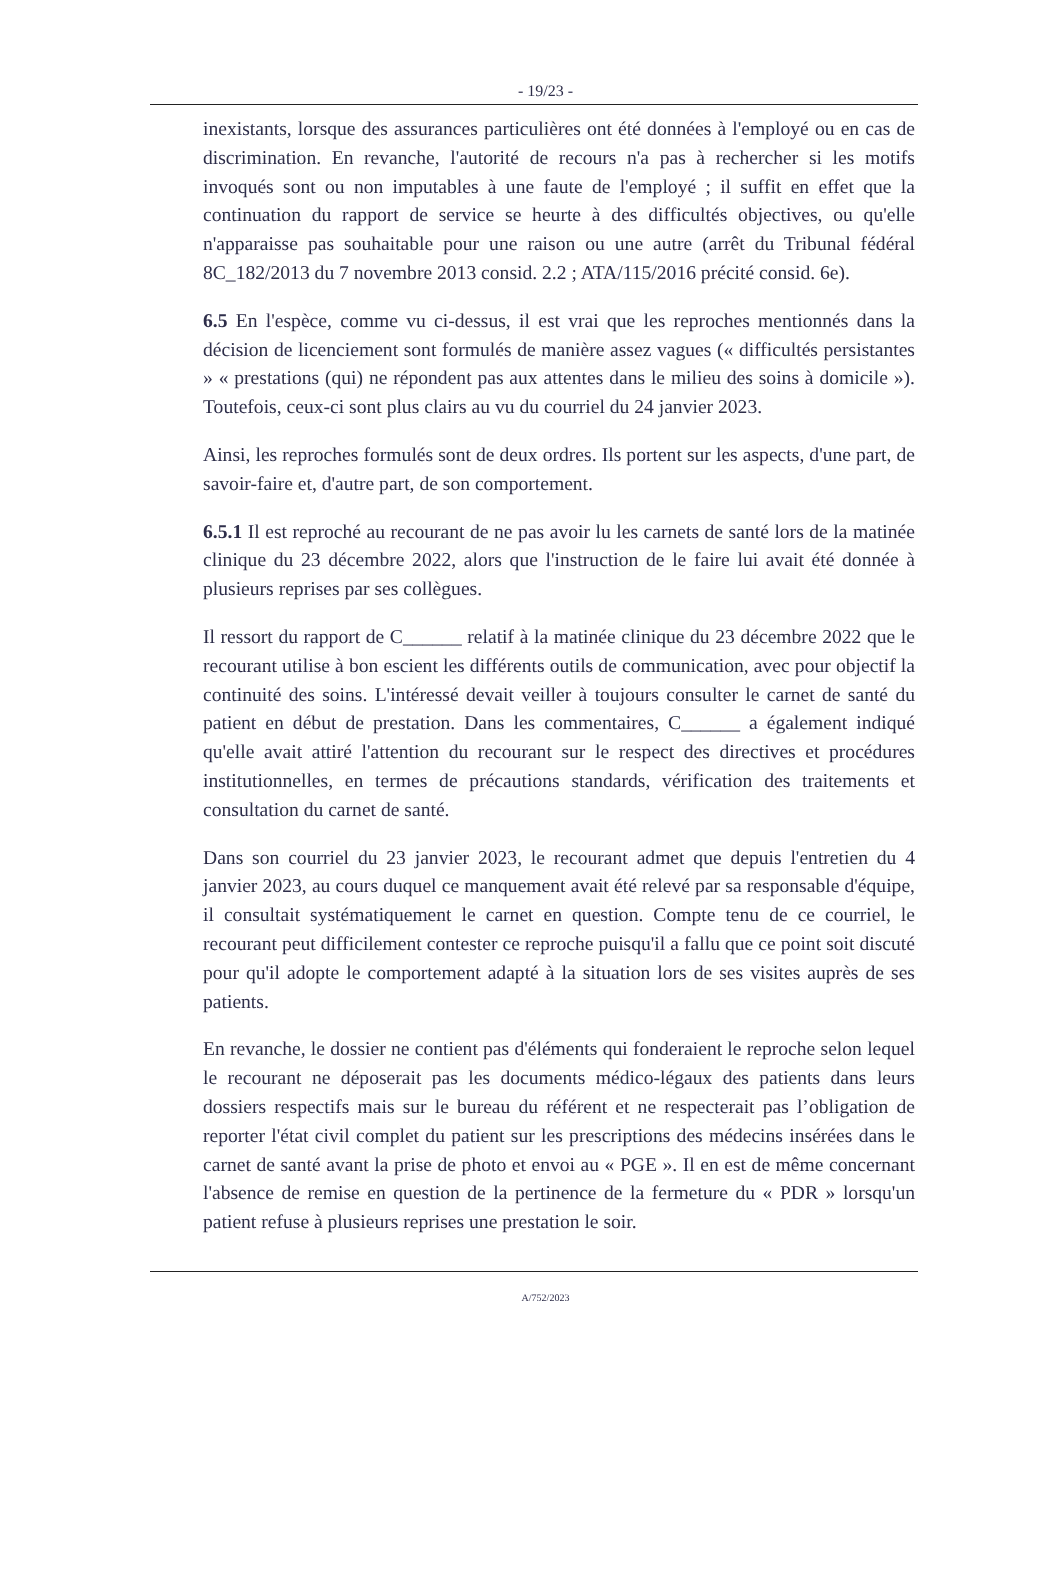- 19/23 -
inexistants, lorsque des assurances particulières ont été données à l'employé ou en cas de discrimination. En revanche, l'autorité de recours n'a pas à rechercher si les motifs invoqués sont ou non imputables à une faute de l'employé ; il suffit en effet que la continuation du rapport de service se heurte à des difficultés objectives, ou qu'elle n'apparaisse pas souhaitable pour une raison ou une autre (arrêt du Tribunal fédéral 8C_182/2013 du 7 novembre 2013 consid. 2.2 ; ATA/115/2016 précité consid. 6e).
6.5 En l'espèce, comme vu ci-dessus, il est vrai que les reproches mentionnés dans la décision de licenciement sont formulés de manière assez vagues (« difficultés persistantes » « prestations (qui) ne répondent pas aux attentes dans le milieu des soins à domicile »). Toutefois, ceux-ci sont plus clairs au vu du courriel du 24 janvier 2023.
Ainsi, les reproches formulés sont de deux ordres. Ils portent sur les aspects, d'une part, de savoir-faire et, d'autre part, de son comportement.
6.5.1 Il est reproché au recourant de ne pas avoir lu les carnets de santé lors de la matinée clinique du 23 décembre 2022, alors que l'instruction de le faire lui avait été donnée à plusieurs reprises par ses collègues.
Il ressort du rapport de C______ relatif à la matinée clinique du 23 décembre 2022 que le recourant utilise à bon escient les différents outils de communication, avec pour objectif la continuité des soins. L'intéressé devait veiller à toujours consulter le carnet de santé du patient en début de prestation. Dans les commentaires, C______ a également indiqué qu'elle avait attiré l'attention du recourant sur le respect des directives et procédures institutionnelles, en termes de précautions standards, vérification des traitements et consultation du carnet de santé.
Dans son courriel du 23 janvier 2023, le recourant admet que depuis l'entretien du 4 janvier 2023, au cours duquel ce manquement avait été relevé par sa responsable d'équipe, il consultait systématiquement le carnet en question. Compte tenu de ce courriel, le recourant peut difficilement contester ce reproche puisqu'il a fallu que ce point soit discuté pour qu'il adopte le comportement adapté à la situation lors de ses visites auprès de ses patients.
En revanche, le dossier ne contient pas d'éléments qui fonderaient le reproche selon lequel le recourant ne déposerait pas les documents médico-légaux des patients dans leurs dossiers respectifs mais sur le bureau du référent et ne respecterait pas l’obligation de reporter l'état civil complet du patient sur les prescriptions des médecins insérées dans le carnet de santé avant la prise de photo et envoi au « PGE ». Il en est de même concernant l'absence de remise en question de la pertinence de la fermeture du « PDR » lorsqu'un patient refuse à plusieurs reprises une prestation le soir.
A/752/2023